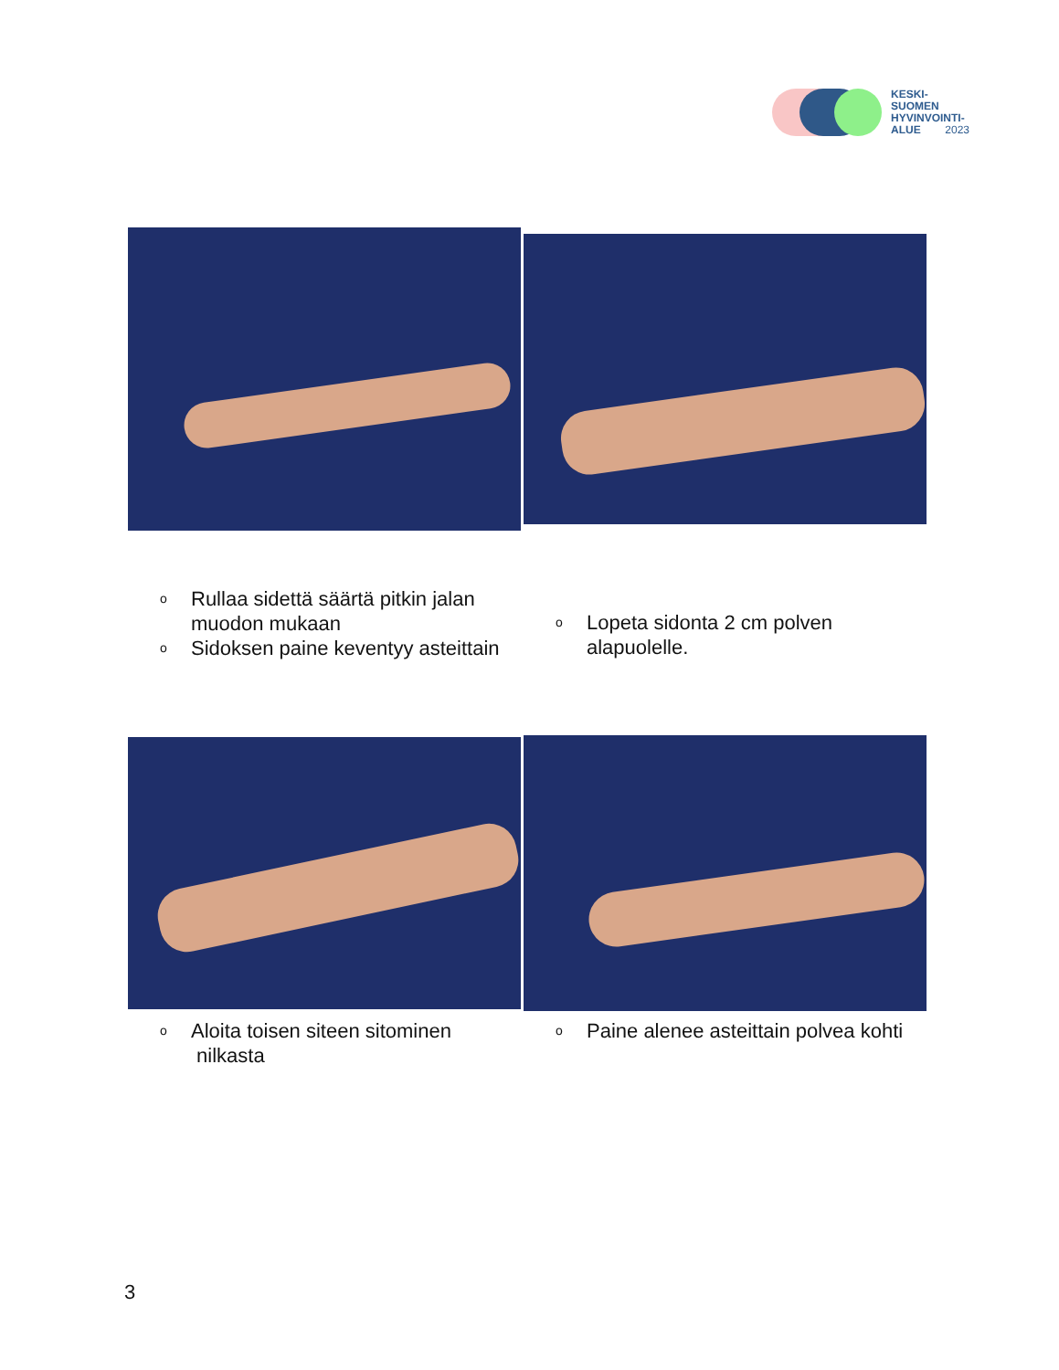KESKI-
SUOMEN
HYVINVOINTI-
ALUE 2023
o Rullaa sidettä säärtä pitkin jalan muodon mukaan
o Sidoksen paine keventyy asteittain
o Lopeta sidonta 2 cm polven alapuolelle.
o Aloita toisen siteen sitominen nilkasta
o Paine alenee asteittain polvea kohti
3